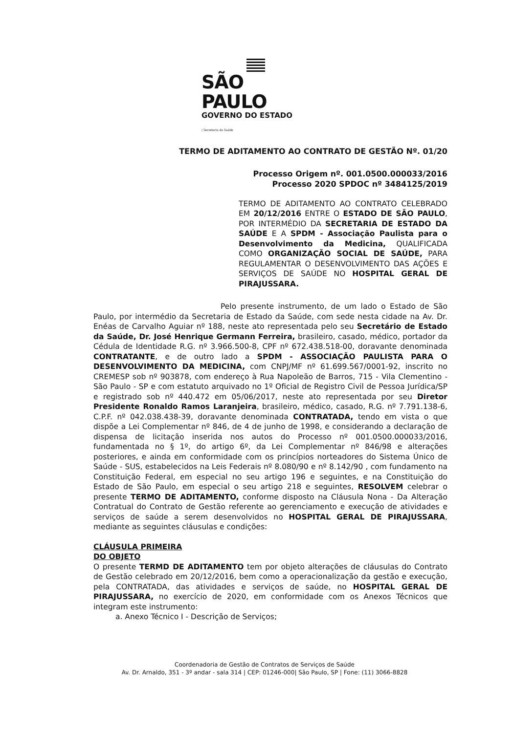SÃO PAULO
GOVERNO DO ESTADO
| Secretaria da Saúde
TERMO DE ADITAMENTO AO CONTRATO DE GESTÃO Nº. 01/20
Processo Origem nº. 001.0500.000033/2016
Processo 2020 SPDOC nº 3484125/2019
TERMO DE ADITAMENTO AO CONTRATO CELEBRADO EM 20/12/2016 ENTRE O ESTADO DE SÃO PAULO, POR INTERMÉDIO DA SECRETARIA DE ESTADO DA SAÚDE E A SPDM - Associação Paulista para o Desenvolvimento da Medicina, QUALIFICADA COMO ORGANIZAÇÃO SOCIAL DE SAÚDE, PARA REGULAMENTAR O DESENVOLVIMENTO DAS AÇÕES E SERVIÇOS DE SAÚDE NO HOSPITAL GERAL DE PIRAJUSSARA.
Pelo presente instrumento, de um lado o Estado de São Paulo, por intermédio da Secretaria de Estado da Saúde, com sede nesta cidade na Av. Dr. Enéas de Carvalho Aguiar nº 188, neste ato representada pelo seu Secretário de Estado da Saúde, Dr. José Henrique Germann Ferreira, brasileiro, casado, médico, portador da Cédula de Identidade R.G. nº 3.966.500-8, CPF nº 672.438.518-00, doravante denominada CONTRATANTE, e de outro lado a SPDM - ASSOCIAÇÃO PAULISTA PARA O DESENVOLVIMENTO DA MEDICINA, com CNPJ/MF nº 61.699.567/0001-92, inscrito no CREMESP sob nº 903878, com endereço à Rua Napoleão de Barros, 715 - Vila Clementino - São Paulo - SP e com estatuto arquivado no 1º Oficial de Registro Civil de Pessoa Jurídica/SP e registrado sob nº 440.472 em 05/06/2017, neste ato representada por seu Diretor Presidente Ronaldo Ramos Laranjeira, brasileiro, médico, casado, R.G. nº 7.791.138-6, C.P.F. nº 042.038.438-39, doravante denominada CONTRATADA, tendo em vista o que dispõe a Lei Complementar nº 846, de 4 de junho de 1998, e considerando a declaração de dispensa de licitação inserida nos autos do Processo nº 001.0500.000033/2016, fundamentada no § 1º, do artigo 6º, da Lei Complementar nº 846/98 e alterações posteriores, e ainda em conformidade com os princípios norteadores do Sistema Único de Saúde - SUS, estabelecidos na Leis Federais nº 8.080/90 e nº 8.142/90 , com fundamento na Constituição Federal, em especial no seu artigo 196 e seguintes, e na Constituição do Estado de São Paulo, em especial o seu artigo 218 e seguintes, RESOLVEM celebrar o presente TERMO DE ADITAMENTO, conforme disposto na Cláusula Nona - Da Alteração Contratual do Contrato de Gestão referente ao gerenciamento e execução de atividades e serviços de saúde a serem desenvolvidos no HOSPITAL GERAL DE PIRAJUSSARA, mediante as seguintes cláusulas e condições:
CLÁUSULA PRIMEIRA
DO OBJETO
O presente TERMD DE ADITAMENTO tem por objeto alterações de cláusulas do Contrato de Gestão celebrado em 20/12/2016, bem como a operacionalização da gestão e execução, pela CONTRATADA, das atividades e serviços de saúde, no HOSPITAL GERAL DE PIRAJUSSARA, no exercício de 2020, em conformidade com os Anexos Técnicos que integram este instrumento:
a. Anexo Técnico I - Descrição de Serviços;
Coordenadoria de Gestão de Contratos de Serviços de Saúde
Av. Dr. Arnaldo, 351 - 3º andar - sala 314 | CEP: 01246-000| São Paulo, SP | Fone: (11) 3066-8828